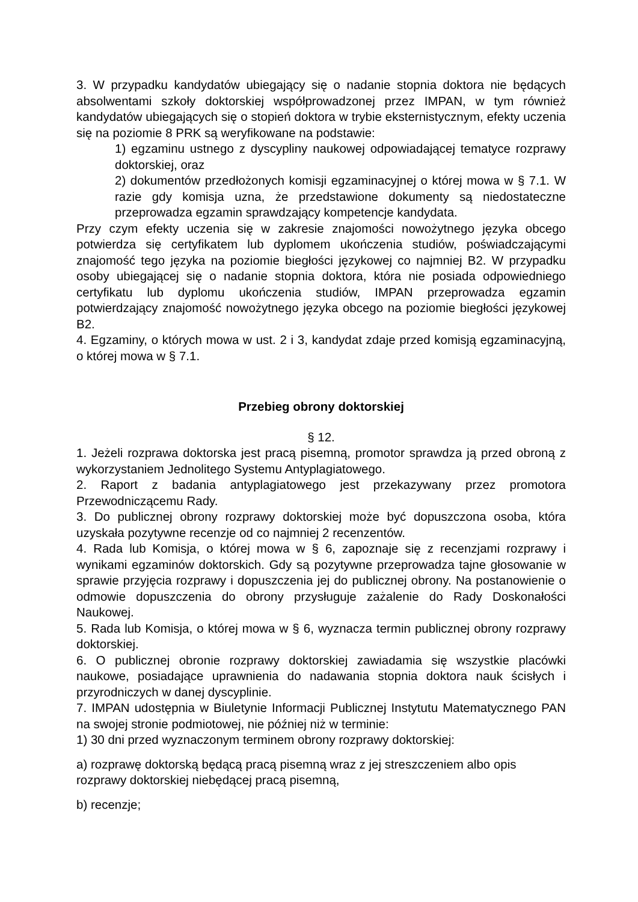3. W przypadku kandydatów ubiegający się o nadanie stopnia doktora nie będących absolwentami szkoły doktorskiej współprowadzonej przez IMPAN, w tym również kandydatów ubiegających się o stopień doktora w trybie eksternistycznym, efekty uczenia się na poziomie 8 PRK są weryfikowane na podstawie:
1) egzaminu ustnego z dyscypliny naukowej odpowiadającej tematyce rozprawy doktorskiej, oraz
2) dokumentów przedłożonych komisji egzaminacyjnej o której mowa w § 7.1. W razie gdy komisja uzna, że przedstawione dokumenty są niedostateczne przeprowadza egzamin sprawdzający kompetencje kandydata.
Przy czym efekty uczenia się w zakresie znajomości nowożytnego języka obcego potwierdza się certyfikatem lub dyplomem ukończenia studiów, poświadczającymi znajomość tego języka na poziomie biegłości językowej co najmniej B2. W przypadku osoby ubiegającej się o nadanie stopnia doktora, która nie posiada odpowiedniego certyfikatu lub dyplomu ukończenia studiów, IMPAN przeprowadza egzamin potwierdzający znajomość nowożytnego języka obcego na poziomie biegłości językowej B2.
4. Egzaminy, o których mowa w ust. 2 i 3, kandydat zdaje przed komisją egzaminacyjną, o której mowa w § 7.1.
Przebieg obrony doktorskiej
§ 12.
1. Jeżeli rozprawa doktorska jest pracą pisemną, promotor sprawdza ją przed obroną z wykorzystaniem Jednolitego Systemu Antyplagiatowego.
2. Raport z badania antyplagiatowego jest przekazywany przez promotora Przewodniczącemu Rady.
3. Do publicznej obrony rozprawy doktorskiej może być dopuszczona osoba, która uzyskała pozytywne recenzje od co najmniej 2 recenzentów.
4. Rada lub Komisja, o której mowa w § 6, zapoznaje się z recenzjami rozprawy i wynikami egzaminów doktorskich. Gdy są pozytywne przeprowadza tajne głosowanie w sprawie przyjęcia rozprawy i dopuszczenia jej do publicznej obrony. Na postanowienie o odmowie dopuszczenia do obrony przysługuje zażalenie do Rady Doskonałości Naukowej.
5. Rada lub Komisja, o której mowa w § 6, wyznacza termin publicznej obrony rozprawy doktorskiej.
6. O publicznej obronie rozprawy doktorskiej zawiadamia się wszystkie placówki naukowe, posiadające uprawnienia do nadawania stopnia doktora nauk ścisłych i przyrodniczych w danej dyscyplinie.
7. IMPAN udostępnia w Biuletynie Informacji Publicznej Instytutu Matematycznego PAN na swojej stronie podmiotowej, nie później niż w terminie:
1) 30 dni przed wyznaczonym terminem obrony rozprawy doktorskiej:
a) rozprawę doktorską będącą pracą pisemną wraz z jej streszczeniem albo opis rozprawy doktorskiej niebędącej pracą pisemną,
b) recenzje;